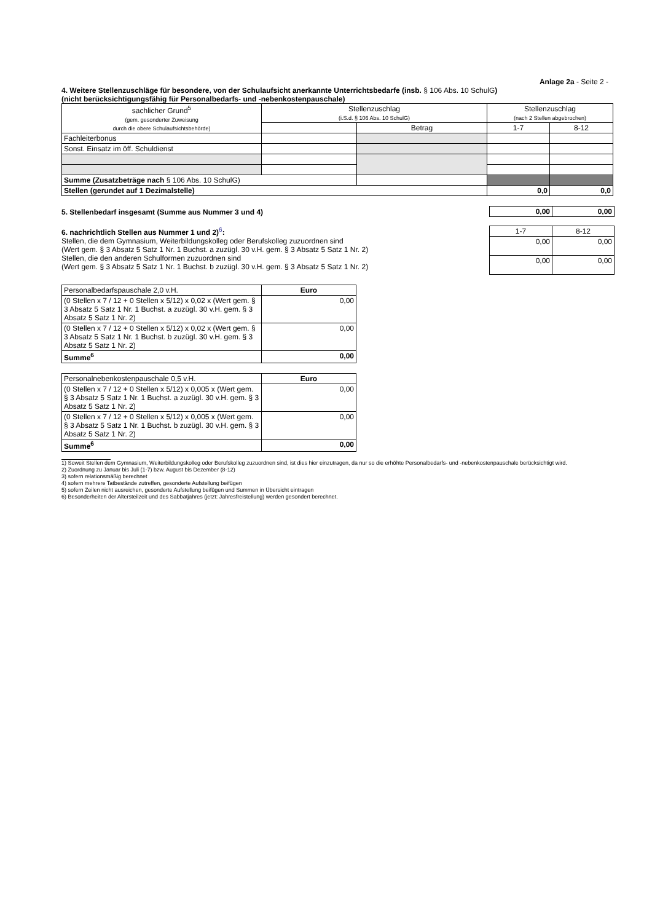Anlage 2a - Seite 2 -
4. Weitere Stellenzuschläge für besondere, von der Schulaufsicht anerkannte Unterrichtsbedarfe (insb. § 106 Abs. 10 SchulG)
(nicht berücksichtigungsfähig für Personalbedarfs- und -nebenkostenpauschale)
| sachlicher Grund<sup>5</sup> (gem. gesonderter Zuweisung durch die obere Schulaufsichtsbehörde) | Stellenzuschlag (i.S.d. § 106 Abs. 10 SchulG) | | Stellenzuschlag (nach 2 Stellen abgebrochen) | |
| --- | --- | --- | --- | --- |
| | | Betrag | 1-7 | 8-12 |
| Fachleiterbonus | | | | |
| Sonst. Einsatz im öff. Schuldienst | | | | |
| Summe (Zusatzbeträge nach § 106 Abs. 10 SchulG) | | | | |
| Stellen (gerundet auf 1 Dezimalstelle) | | | 0,0 | 0,0 |
5. Stellenbedarf insgesamt (Summe aus Nummer 3 und 4)
| 0,00 | 0,00 |
6. nachrichtlich Stellen aus Nummer 1 und 2)<sup>6</sup>:
Stellen, die dem Gymnasium, Weiterbildungskolleg oder Berufskolleg zuzuordnen sind
(Wert gem. § 3 Absatz 5 Satz 1 Nr. 1 Buchst. a zuzügl. 30 v.H. gem. § 3 Absatz 5 Satz 1 Nr. 2)
Stellen, die den anderen Schulformen zuzuordnen sind
(Wert gem. § 3 Absatz 5 Satz 1 Nr. 1 Buchst. b zuzügl. 30 v.H. gem. § 3 Absatz 5 Satz 1 Nr. 2)
| 1-7 | 8-12 |
| 0,00 | 0,00 |
| 0,00 | 0,00 |
| Personalbedarfspauschale 2,0 v.H. | Euro |
| (0 Stellen x 7 / 12 + 0 Stellen x 5/12) x 0,02 x (Wert gem. § 3 Absatz 5 Satz 1 Nr. 1 Buchst. a zuzügl. 30 v.H. gem. § 3 Absatz 5 Satz 1 Nr. 2) | 0,00 |
| (0 Stellen x 7 / 12 + 0 Stellen x 5/12) x 0,02 x (Wert gem. § 3 Absatz 5 Satz 1 Nr. 1 Buchst. b zuzügl. 30 v.H. gem. § 3 Absatz 5 Satz 1 Nr. 2) | 0,00 |
| Summe<sup>6</sup> | 0,00 |
| Personalnebenkostenpauschale 0,5 v.H. | Euro |
| (0 Stellen x 7 / 12 + 0 Stellen x 5/12) x 0,005 x (Wert gem. § 3 Absatz 5 Satz 1 Nr. 1 Buchst. a zuzügl. 30 v.H. gem. § 3 Absatz 5 Satz 1 Nr. 2) | 0,00 |
| (0 Stellen x 7 / 12 + 0 Stellen x 5/12) x 0,005 x (Wert gem. § 3 Absatz 5 Satz 1 Nr. 1 Buchst. b zuzügl. 30 v.H. gem. § 3 Absatz 5 Satz 1 Nr. 2) | 0,00 |
| Summe<sup>6</sup> | 0,00 |
1) Soweit Stellen dem Gymnasium, Weiterbildungskolleg oder Berufskolleg zuzuordnen sind, ist dies hier einzutragen, da nur so die erhöhte Personalbedarfs- und -nebenkostenpauschale berücksichtigt wird.
2) Zuordnung zu Januar bis Juli (1-7) bzw. August bis Dezember (8-12)
3) sofern relationsmäßig berechnet
4) sofern mehrere Tatbestände zutreffen, gesonderte Aufstellung beifügen
5) sofern Zeilen nicht ausreichen, gesonderte Aufstellung beifügen und Summen in Übersicht eintragen
6) Besonderheiten der Altersteilzeit und des Sabbatjahres (jetzt: Jahresfreistellung) werden gesondert berechnet.